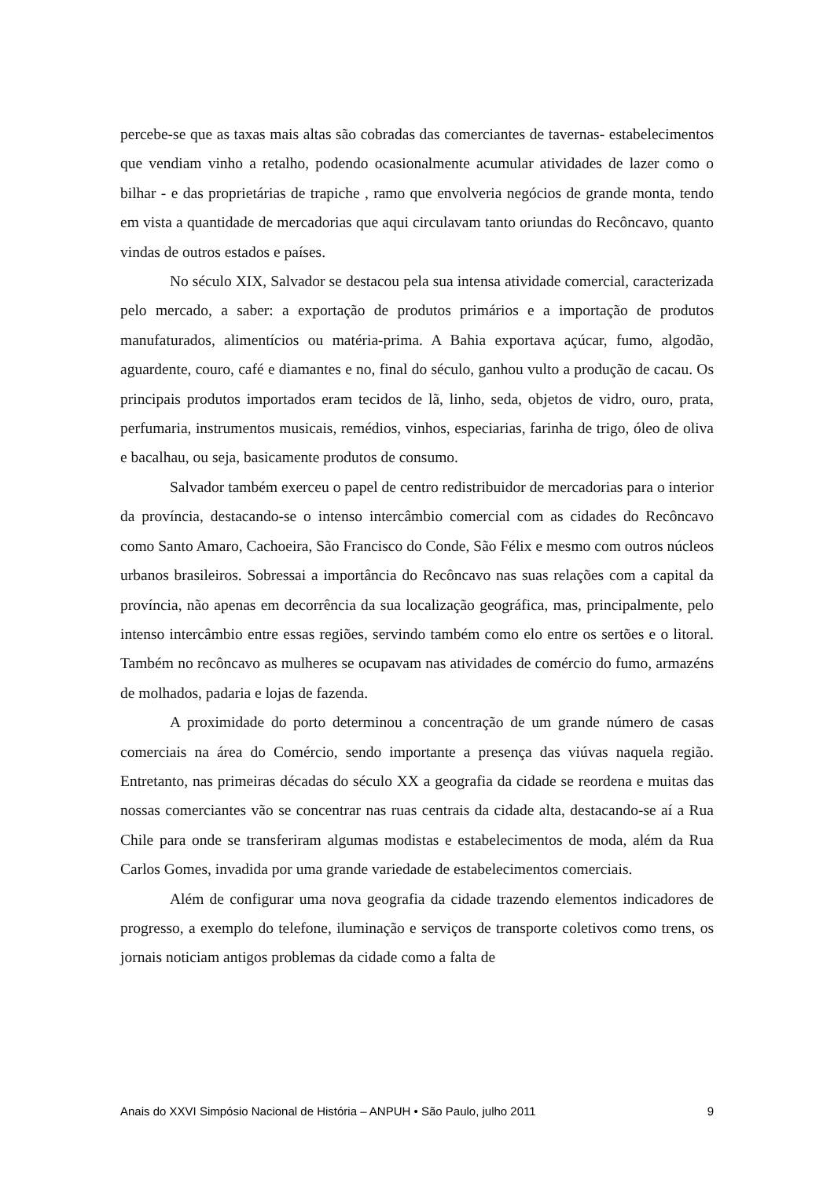percebe-se que as taxas mais altas são cobradas das comerciantes de tavernas- estabelecimentos que vendiam vinho a retalho, podendo ocasionalmente acumular atividades de lazer como o bilhar - e das proprietárias de trapiche , ramo que envolveria negócios de grande monta, tendo em vista a quantidade de mercadorias que aqui circulavam tanto oriundas do Recôncavo, quanto vindas de outros estados e países.
No século XIX, Salvador se destacou pela sua intensa atividade comercial, caracterizada pelo mercado, a saber: a exportação de produtos primários e a importação de produtos manufaturados, alimentícios ou matéria-prima. A Bahia exportava açúcar, fumo, algodão, aguardente, couro, café e diamantes e no, final do século, ganhou vulto a produção de cacau. Os principais produtos importados eram tecidos de lã, linho, seda, objetos de vidro, ouro, prata, perfumaria, instrumentos musicais, remédios, vinhos, especiarias, farinha de trigo, óleo de oliva e bacalhau, ou seja, basicamente produtos de consumo.
Salvador também exerceu o papel de centro redistribuidor de mercadorias para o interior da província, destacando-se o intenso intercâmbio comercial com as cidades do Recôncavo como Santo Amaro, Cachoeira, São Francisco do Conde, São Félix e mesmo com outros núcleos urbanos brasileiros. Sobressai a importância do Recôncavo nas suas relações com a capital da província, não apenas em decorrência da sua localização geográfica, mas, principalmente, pelo intenso intercâmbio entre essas regiões, servindo também como elo entre os sertões e o litoral. Também no recôncavo as mulheres se ocupavam nas atividades de comércio do fumo, armazéns de molhados, padaria e lojas de fazenda.
A proximidade do porto determinou a concentração de um grande número de casas comerciais na área do Comércio, sendo importante a presença das viúvas naquela região. Entretanto, nas primeiras décadas do século XX a geografia da cidade se reordena e muitas das nossas comerciantes vão se concentrar nas ruas centrais da cidade alta, destacando-se aí a Rua Chile para onde se transferiram algumas modistas e estabelecimentos de moda, além da Rua Carlos Gomes, invadida por uma grande variedade de estabelecimentos comerciais.
Além de configurar uma nova geografia da cidade trazendo elementos indicadores de progresso, a exemplo do telefone, iluminação e serviços de transporte coletivos como trens, os jornais noticiam antigos problemas da cidade como a falta de
Anais do XXVI Simpósio Nacional de História – ANPUH • São Paulo, julho 2011 9